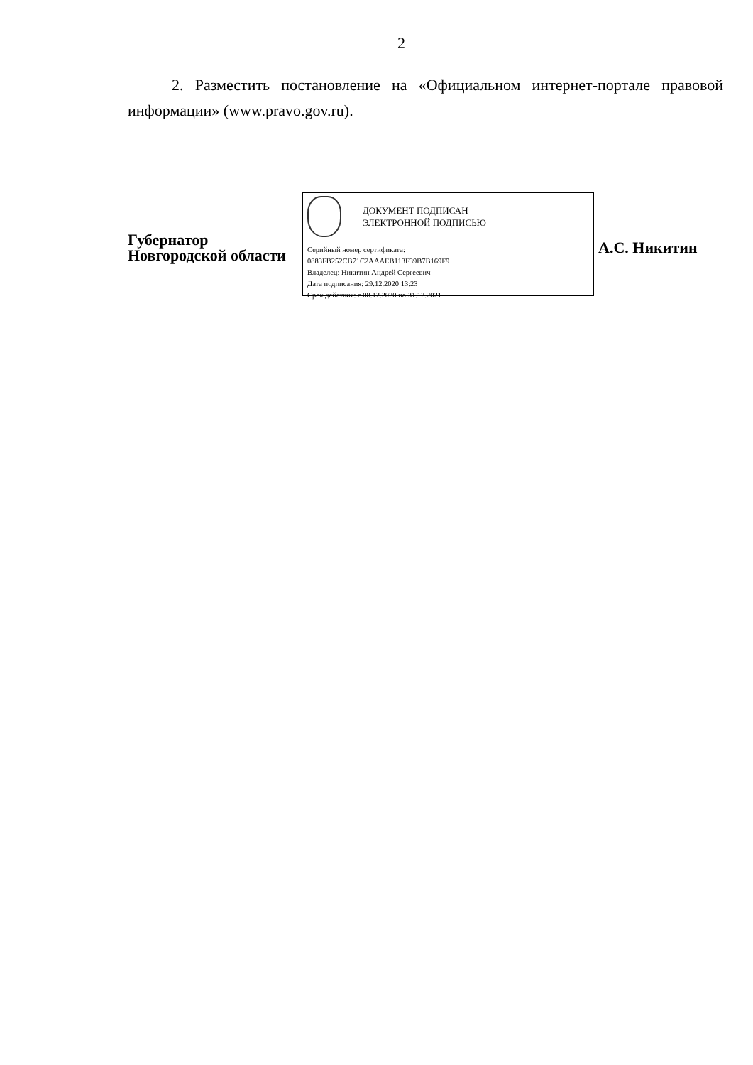2
2. Разместить постановление на «Официальном интернет-портале правовой информации» (www.pravo.gov.ru).
Губернатор
Новгородской области
ДОКУМЕНТ ПОДПИСАН
ЭЛЕКТРОННОЙ ПОДПИСЬЮ
Серийный номер сертификата:
0883FB252CB71C2AAAEB113F39B7B169F9
Владелец: Никитин Андрей Сергеевич
Дата подписания: 29.12.2020 13:23
Срок действия: с 08.12.2020 по 31.12.2021
А.С. Никитин